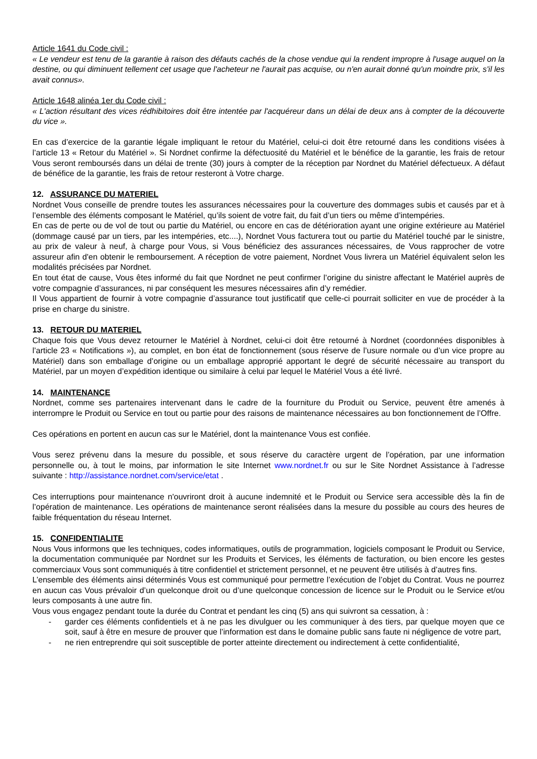Article 1641 du Code civil :
« Le vendeur est tenu de la garantie à raison des défauts cachés de la chose vendue qui la rendent impropre à l'usage auquel on la destine, ou qui diminuent tellement cet usage que l'acheteur ne l'aurait pas acquise, ou n'en aurait donné qu'un moindre prix, s'il les avait connus».
Article 1648 alinéa 1er du Code civil :
« L'action résultant des vices rédhibitoires doit être intentée par l'acquéreur dans un délai de deux ans à compter de la découverte du vice ».
En cas d’exercice de la garantie légale impliquant le retour du Matériel, celui-ci doit être retourné dans les conditions visées à l’article 13 « Retour du Matériel ». Si Nordnet confirme la défectuosité du Matériel et le bénéfice de la garantie, les frais de retour Vous seront remboursés dans un délai de trente (30) jours à compter de la réception par Nordnet du Matériel défectueux. A défaut de bénéfice de la garantie, les frais de retour resteront à Votre charge.
12. ASSURANCE DU MATERIEL
Nordnet Vous conseille de prendre toutes les assurances nécessaires pour la couverture des dommages subis et causés par et à l’ensemble des éléments composant le Matériel, qu’ils soient de votre fait, du fait d’un tiers ou même d’intempéries.
En cas de perte ou de vol de tout ou partie du Matériel, ou encore en cas de détérioration ayant une origine extérieure au Matériel (dommage causé par un tiers, par les intempéries, etc....), Nordnet Vous facturera tout ou partie du Matériel touché par le sinistre, au prix de valeur à neuf, à charge pour Vous, si Vous bénéficiez des assurances nécessaires, de Vous rapprocher de votre assureur afin d'en obtenir le remboursement. A réception de votre paiement, Nordnet Vous livrera un Matériel équivalent selon les modalités précisées par Nordnet.
En tout état de cause, Vous êtes informé du fait que Nordnet ne peut confirmer l’origine du sinistre affectant le Matériel auprès de votre compagnie d’assurances, ni par conséquent les mesures nécessaires afin d’y remédier.
Il Vous appartient de fournir à votre compagnie d’assurance tout justificatif que celle-ci pourrait solliciter en vue de procéder à la prise en charge du sinistre.
13. RETOUR DU MATERIEL
Chaque fois que Vous devez retourner le Matériel à Nordnet, celui-ci doit être retourné à Nordnet (coordonnées disponibles à l’article 23 « Notifications »), au complet, en bon état de fonctionnement (sous réserve de l’usure normale ou d’un vice propre au Matériel) dans son emballage d’origine ou un emballage approprié apportant le degré de sécurité nécessaire au transport du Matériel, par un moyen d’expédition identique ou similaire à celui par lequel le Matériel Vous a été livré.
14. MAINTENANCE
Nordnet, comme ses partenaires intervenant dans le cadre de la fourniture du Produit ou Service, peuvent être amenés à interrompre le Produit ou Service en tout ou partie pour des raisons de maintenance nécessaires au bon fonctionnement de l’Offre.
Ces opérations en portent en aucun cas sur le Matériel, dont la maintenance Vous est confiée.
Vous serez prévenu dans la mesure du possible, et sous réserve du caractère urgent de l’opération, par une information personnelle ou, à tout le moins, par information le site Internet www.nordnet.fr ou sur le Site Nordnet Assistance à l’adresse suivante : http://assistance.nordnet.com/service/etat .
Ces interruptions pour maintenance n'ouvriront droit à aucune indemnité et le Produit ou Service sera accessible dès la fin de l’opération de maintenance. Les opérations de maintenance seront réalisées dans la mesure du possible au cours des heures de faible fréquentation du réseau Internet.
15. CONFIDENTIALITE
Nous Vous informons que les techniques, codes informatiques, outils de programmation, logiciels composant le Produit ou Service, la documentation communiquée par Nordnet sur les Produits et Services, les éléments de facturation, ou bien encore les gestes commerciaux Vous sont communiqués à titre confidentiel et strictement personnel, et ne peuvent être utilisés à d’autres fins.
L’ensemble des éléments ainsi déterminés Vous est communiqué pour permettre l’exécution de l’objet du Contrat. Vous ne pourrez en aucun cas Vous prévaloir d’un quelconque droit ou d’une quelconque concession de licence sur le Produit ou le Service et/ou leurs composants à une autre fin.
Vous vous engagez pendant toute la durée du Contrat et pendant les cinq (5) ans qui suivront sa cessation, à :
- garder ces éléments confidentiels et à ne pas les divulguer ou les communiquer à des tiers, par quelque moyen que ce soit, sauf à être en mesure de prouver que l’information est dans le domaine public sans faute ni négligence de votre part,
- ne rien entreprendre qui soit susceptible de porter atteinte directement ou indirectement à cette confidentialité,